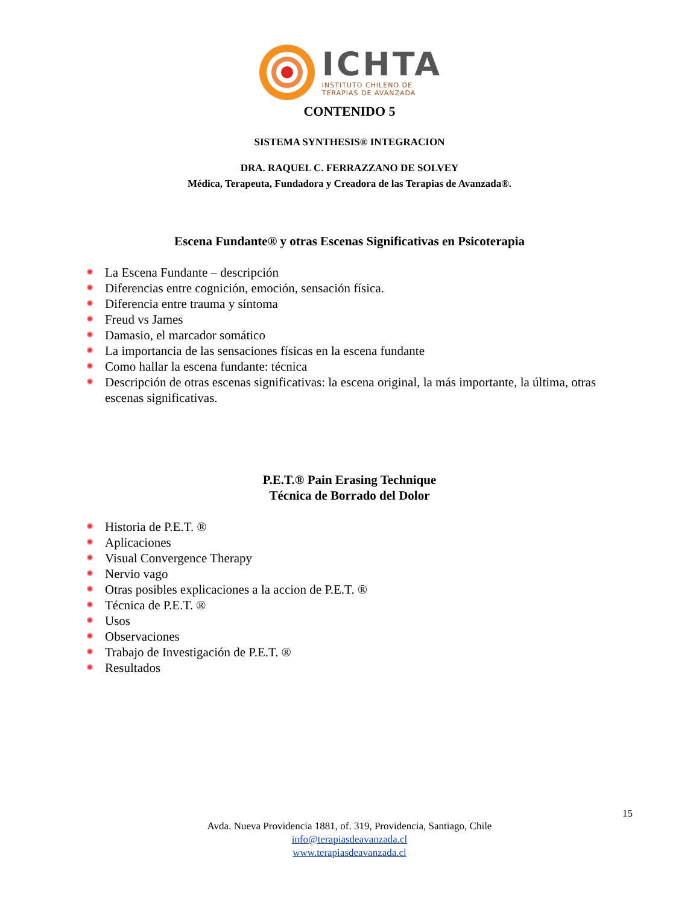ICHTA
INSTITUTO CHILENO DE
TERAPIAS DE AVANZADA
CONTENIDO 5
SISTEMA SYNTHESIS® INTEGRACION
DRA. RAQUEL C. FERRAZZANO DE SOLVEY
Médica, Terapeuta, Fundadora y Creadora de las Terapias de Avanzada®.
Escena Fundante® y otras Escenas Significativas en Psicoterapia
La Escena Fundante – descripción
Diferencias entre cognición, emoción, sensación física.
Diferencia entre trauma y síntoma
Freud vs James
Damasio, el marcador somático
La importancia de las sensaciones físicas en la escena fundante
Como hallar la escena fundante: técnica
Descripción de otras escenas significativas: la escena original, la más importante, la última, otras escenas significativas.
P.E.T.® Pain Erasing Technique
Técnica de Borrado del Dolor
Historia de P.E.T. ®
Aplicaciones
Visual Convergence Therapy
Nervio vago
Otras posibles explicaciones a la accion de P.E.T. ®
Técnica de P.E.T. ®
Usos
Observaciones
Trabajo de Investigación de P.E.T. ®
Resultados
15
Avda. Nueva Providencia 1881, of. 319, Providencia, Santiago, Chile
info@terapiasdeavanzada.cl
www.terapiasdeavanzada.cl